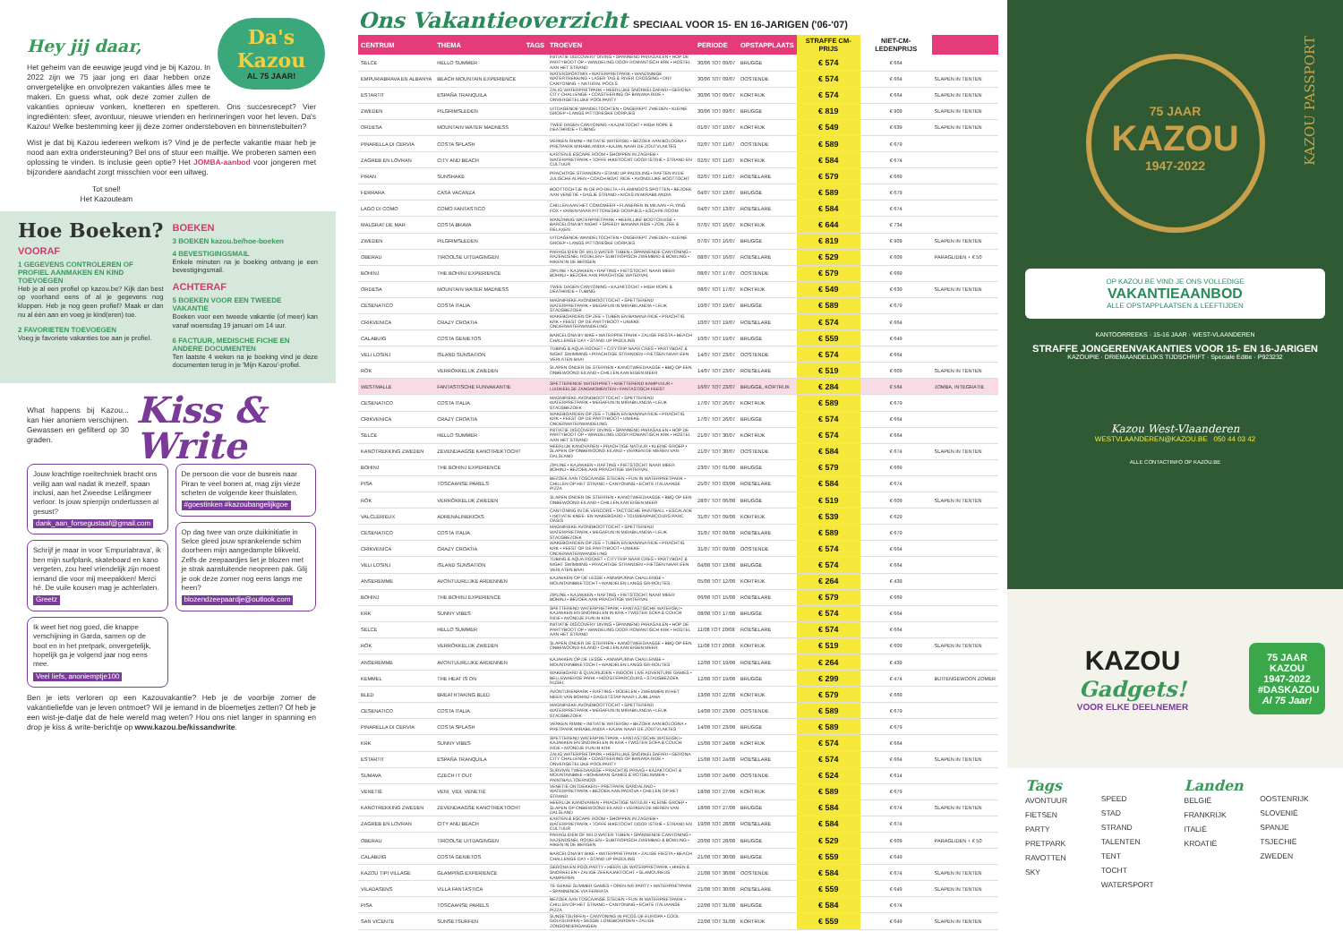Da's Kazou
AL 75 JAAR!
Hey jij daar,
Het geheim van de eeuwige jeugd vind je bij Kazou. In 2022 zijn we 75 jaar jong en daar hebben onze onvergetelijke en onvolprezen vakanties álles mee te maken. En guess what, ook deze zomer zullen de vakanties opnieuw vonken, knetteren en spetteren. Ons succesrecept? Vier ingrediënten: sfeer, avontuur, nieuwe vrienden en herinneringen voor het leven. Da's Kazou! Welke bestemming keer jij deze zomer ondersteboven en binnenstebuiten?
Wist je dat bij Kazou iedereen welkom is? Vind je de perfecte vakantie maar heb je nood aan extra ondersteuning? Bel ons of stuur een mailtje. We proberen samen een oplossing te vinden. Is inclusie geen optie? Het JOMBA-aanbod voor jongeren met bijzondere aandacht zorgt misschien voor een uitweg.
Tot snel!
Het Kazouteam
Hoe Boeken?
VOORAF
1 GEGEVENS CONTROLEREN OF PROFIEL AANMAKEN EN KIND TOEVOEGEN
Heb je al een profiel op kazou.be? Kijk dan best op voorhand eens of al je gegevens nog kloppen. Heb je nog geen profiel? Maak er dan nu al één aan en voeg je kind(eren) toe.
2 FAVORIETEN TOEVOEGEN
Voeg je favoriete vakanties toe aan je profiel.
BOEKEN
3 BOEKEN kazou.be/hoe-boeken
4 BEVESTIGINGSMAIL
Enkele minuten na je boeking ontvang je een bevestigingsmail.
ACHTERAF
5 BOEKEN VOOR EEN TWEEDE VAKANTIE
Boeken voor een tweede vakantie (of meer) kan vanaf woensdag 19 januari om 14 uur.
6 FACTUUR, MEDISCHE FICHE EN ANDERE DOCUMENTEN
Ten laatste 4 weken na je boeking vind je deze documenten terug in je 'Mijn Kazou'-profiel.
What happens bij Kazou... kan hier anoniem verschijnen. Gewassen en gefilterd op 30 graden.
Kiss & Write
Jouw krachtige roeitechniek bracht ons veilig aan wal nadat ik mezelf, spaan inclusi, aan het Zweedse Lelångmeer verloor. Is jouw spierpijn ondertussen al gesust?
dank_aan_forsegustaaf@gmail.com
Schrijf je maar in voor 'Empuriabrava', ik ben mijn surfplank, skateboard en kano vergeten, zou heel vriendelijk zijn moest iemand die voor mij meepakken! Merci hé. De vuile kousen mag je achterlaten.
Greetz
Ik weet het nog goed, die knappe verschijning in Garda, samen op de boot en in het pretpark, onvergetelijk, hopelijk ga je volgend jaar nog eens mee.
Veel liefs, anoniemptje100
De persoon die voor de busreis naar Piran te veel bonen at, mag zijn vieze scheten de volgende keer thuislaten.
#goestinken #kazoubangelijkgoe
Op dag twee van onze duikinitiatie in Selce gleed jouw sprankelende schim doorheen mijn aangedampte blikveld. Zelfs de zeepaardjes liet je blozen met je strak aansluitende neopreen pak. Glij je ook deze zomer nog eens langs me heen?
blozendzeepaardje@outlook.com
Ben je iets verloren op een Kazouvakantie? Heb je de voorbije zomer de vakantieliefde van je leven ontmoet? Wil je iemand in de bloemetjes zetten? Of heb je een wist-je-datje dat de hele wereld mag weten? Hou ons niet langer in spanning en drop je kiss & write-berichtje op www.kazou.be/kissandwrite.
Ons Vakantieoverzicht SPECIAAL VOOR 15- EN 16-JARIGEN ('06-'07)
| CENTRUM | THEMA | TAGS | TROEVEN | PERIODE | OPSTAPPLAATS | STRAFFE CM-PRIJS | NIET-CM-LEDENPRIJS | |
| --- | --- | --- | --- | --- | --- | --- | --- | --- |
| SELCE | HELLO SUMMER | | INITIATIE DISCOVERY DIVING • SPANNEND PARASAILEN • HOP DE PARTYBOOT OP • WANDELING DOOR ROMANTISCH KRK • HOSTEL AAN HET STRAND | 30/06 TOT 09/07 | BRUGGE | € 574 | € 664 | |
| EMPURIABRAVA EN ALBANYA | BEACH MOUNTAIN EXPERIENCE | | WATERSPORTMIX • WATERPRETPARK • WANZINNIGE WATERTREKKING • LASER TAG & RIVER CROSSING • DRY CANYONING + NATURAL POOLS | 30/06 TOT 09/07 | OOSTENDE | € 574 | € 664 | SLAPEN IN TENTEN |
| ESTARTIT | ESPAÑA TRANQUILA | | ZALIG WATERPRETPARK • HEERLIJKE SNORKELSAFARI • GERONA CITY CHALLENGE • COASTEERING OF BANANA RIDE • ONVERGETELIJKE POOLPARTY | 30/06 TOT 09/07 | KORTRIJK | € 574 | € 664 | SLAPEN IN TENTEN |
| ZWEDEN | PILGRIMSLEDEN | | UITDAGENDE WANDELTOCHTEN • ONGEREPT ZWEDEN • KLEINE GROEP • LANGS PITTORESKE DORPJES | 30/06 TOT 09/07 | BRUGGE | € 819 | € 909 | SLAPEN IN TENTEN |
| ORDESA | MOUNTAIN WATER MADNESS | | TWEE DAGEN CANYONING • KAJAKTOCHT • HIGH ROPE & DEATHRIDE • TUBING | 01/07 TOT 10/07 | KORTRIJK | € 549 | € 639 | SLAPEN IN TENTEN |
| PINARELLA DI CERVIA | COSTA SPLASH | | VERKEN RIMINI • INITIATIE WATERSKI • BEZOEK AAN BOLOGNA • PRETPARK MIRABILANDIA • KAJAK NAAR DE ZOUTVLAKTES | 02/07 TOT 11/07 | OOSTENDE | € 589 | € 679 | |
| ZAGREB EN LOVRAN | CITY AND BEACH | | KARTEN & ESCAPE ROOM • SHOPPEN IN ZAGREB • WATERPRETPARK • TOFFE HIKETOCHT DOOR ISTRIË • STRAND EN CULTUUR | 02/07 TOT 11/07 | KORTRIJK | € 584 | € 674 | |
| PIRAN | SUNSHAKE | | PRACHTIGE STRANDEN • STAND UP PADDLING • RAFTEN IN DE JULISCHE ALPEN • COACH BOAT RIDE • AVONDLIJKE BOOTTOCHT | 02/07 TOT 11/07 | ROESELARE | € 579 | € 669 | |
| FERRARA | CASA VACANZA | | BOOTTOCHTJE IN DE PO-DELTA • FLAMINGO'S SPOTTEN • BEZOEK AAN VENETIË • DAGJE STRAND • KICKS IN MIRABILANDIA | 04/07 TOT 13/07 | BRUGGE | € 589 | € 679 | |
| LAGO DI COMO | COMO FANTASTICO | | CHILLEN AAN HET COMOMEER • FLANEREN IN MILAAN • FLYING FOX • VAREN NAAR PITTORESKE DORPJES • ESCAPE ROOM | 04/07 TOT 13/07 | ROESELARE | € 584 | € 674 | |
| MALGRAT DE MAR | COSTA BRAVA | | WANZINNIG WATERPRETPARK • HEERLIJKE BOOTCRUISE • BARCELONA BY NIGHT • SPEEDY BANANA RIDE • ZON, ZEE & RELAXEN | 07/07 TOT 16/07 | KORTRIJK | € 644 | € 734 | |
| ZWEDEN | PILGRIMSLEDEN | | UITDAGENDE WANDELTOCHTEN • ONGEREPT ZWEDEN • KLEINE GROEP • LANGS PITTORESKE DORPJES | 07/07 TOT 16/07 | BRUGGE | € 819 | € 909 | SLAPEN IN TENTEN |
| OBERAU | TIROOLSE UITDAGINGEN | | PARAGLIDEN OF WILD WATER TUBEN • SPANNENDE CANYONING • RAZENDSNEL RODELEN • SUBTROPISCH ZWEMBAD & BOWLING • HIKEN IN DE BERGEN | 08/07 TOT 16/07 | ROESELARE | € 529 | € 609 | PARAGLIDEN + € 50 |
| BOHINJ | THE BOHINJ EXPERIENCE | | ZIPLINE • KAJAKKEN • RAFTING • FIETSTOCHT NAAR MEER BOHINJ • BEZOEK AAN PRACHTIGE WATERVAL | 08/07 TOT 17/07 | OOSTENDE | € 579 | € 669 | |
| ORDESA | MOUNTAIN WATER MADNESS | | TWEE DAGEN CANYONING • KAJAKTOCHT • HIGH ROPE & DEATHRIDE • TUBING | 08/07 TOT 17/07 | KORTRIJK | € 549 | € 639 | SLAPEN IN TENTEN |
| CESENATICO | COSTA ITALIA | | MAGNIFIEKE AVONDBOOTTOCHT • SPETTEREND WATERPRETPARK • MEGAFUN IN MIRABILANDIA • LEUK STADSBEZOEK | 10/07 TOT 19/07 | BRUGGE | € 589 | € 679 | |
| CRIKVENICA | CRAZY CROATIA | | WAKEBOARDEN OP ZEE • TUBEN EN BANANA RIDE • PRACHTIG KRK • FEEST OP DE PARTYBOOT • UNIEKE ONDERWATERWANDELING | 10/07 TOT 19/07 | ROESELARE | € 574 | € 664 | |
| CALABUIG | COSTA GENIETOS | | BARCELONA BY BIKE • WATERPRETPARK • ZALIGE FIESTA • BEACH CHALLENGE DAY • STAND UP PADDLING | 10/07 TOT 19/07 | BRUGGE | € 559 | € 649 | |
| VELI LOSINJ | ISLAND SUNSATION | | TUBING & AQUA ROCKET • CITYTRIP NAAR CRES • PARTYBOAT & NIGHT SWIMMING • PRACHTIGE STRANDEN • FIETSEN NAAR EEN VERLATEN BAAI | 14/07 TOT 23/07 | OOSTENDE | € 574 | € 664 | |
| RÖK | VERRÖKKELIJK ZWEDEN | | SLAPEN ONDER DE STERREN • KANOTWEEDAAGSE • BBQ OP EEN ONBEWOOND EILAND • CHILLEN AAN EIGEN MEER | 14/07 TOT 23/07 | ROESELARE | € 519 | € 609 | SLAPEN IN TENTEN |
| WESTMALLE | FANTASTISCHE FUNVAKANTIE | | SPETTERENDE WATERPRET • KNETTEREND KAMPVUUR • LUIDKEELSE ZANGMOMENTEN • FANTASTISCH FEEST | 16/07 TOT 23/07 | BRUGGE, KORTRIJK | € 284 | € 564 | JOMBA, INTEGRATIE |
| CESENATICO | COSTA ITALIA | | MAGNIFIEKE AVONDBOOTTOCHT • SPETTEREND WATERPRETPARK • MEGAFUN IN MIRABILANDIA • LEUK STADSBEZOEK | 17/07 TOT 26/07 | KORTRIJK | € 589 | € 679 | |
| CRIKVENICA | CRAZY CROATIA | | WAKEBOARDEN OP ZEE • TUBEN EN BANANA RIDE • PRACHTIG KRK • FEEST OP DE PARTYBOOT • UNIEKE ONDERWATERWANDELING | 17/07 TOT 26/07 | BRUGGE | € 574 | € 664 | |
| SELCE | HELLO SUMMER | | INITIATIE DISCOVERY DIVING • SPANNEND PARASAILEN • HOP DE PARTYBOOT OP • WANDELING DOOR ROMANTISCH KRK • HOSTEL AAN HET STRAND | 21/07 TOT 30/07 | KORTRIJK | € 574 | € 664 | |
| KANOTREKKING ZWEDEN | ZEVENDAAGSE KANOTREKTOCHT | | HEERLIJK KANOVAREN • PRACHTIGE NATUUR • KLEINE GROEP • SLAPEN OP ONBEWOOND EILAND • VERKEN DE MEREN VAN DALSLAND | 21/07 TOT 30/07 | OOSTENDE | € 584 | € 674 | SLAPEN IN TENTEN |
| BOHINJ | THE BOHINJ EXPERIENCE | | ZIPLINE • KAJAKKEN • RAFTING • FIETSTOCHT NAAR MEER BOHINJ • BEZOEK AAN PRACHTIGE WATERVAL | 23/07 TOT 01/08 | BRUGGE | € 579 | € 669 | |
| PISA | TOSCAANSE PARELS | | BEZOEK AAN TOSCAANSE STEDEN • FUN IN WATERPRETPARK • CHILLEN OP HET STRAND • CANYONING • ECHTE ITALIAANSE PIZZA | 25/07 TOT 03/08 | ROESELARE | € 584 | € 674 | |
| RÖK | VERRÖKKELIJK ZWEDEN | | SLAPEN ONDER DE STERREN • KANOTWEEDAAGSE • BBQ OP EEN ONBEWOOND EILAND • CHILLEN AAN EIGEN MEER | 28/07 TOT 06/08 | BRUGGE | € 519 | € 609 | SLAPEN IN TENTEN |
| VALCLÉRIEUX | ADRENALINEKICKS | | CANYONING IN DE VERCORS • TACTISCHE PAINTBALL • ESCALADE • INITIATIE KNEE- EN WAKEBOARD • TOUWENPARCOURS PARC OASIS | 31/07 TOT 09/08 | KORTRIJK | € 539 | € 629 | |
| CESENATICO | COSTA ITALIA | | MAGNIFIEKE AVONDBOOTTOCHT • SPETTEREND WATERPRETPARK • MEGAFUN IN MIRABILANDIA • LEUK STADSBEZOEK | 31/07 TOT 09/08 | ROESELARE | € 589 | € 679 | |
| CRIKVENICA | CRAZY CROATIA | | WAKEBOARDEN OP ZEE • TUBEN EN BANANA RIDE • PRACHTIG KRK • FEEST OP DE PARTYBOOT • UNIEKE ONDERWATERWANDELING | 31/07 TOT 09/08 | OOSTENDE | € 574 | € 664 | |
| VELI LOSINJ | ISLAND SUNSATION | | TUBING & AQUA ROCKET • CITYTRIP NAAR CRES • PARTYBOAT & NIGHT SWIMMING • PRACHTIGE STRANDEN • FIETSEN NAAR EEN VERLATEN BAAI | 04/08 TOT 13/08 | BRUGGE | € 574 | € 664 | |
| ANSEREMME | AVONTUURLIJKE ARDENNEN | | KAJAKKEN OP DE LESSE • ANNAPURNA CHALLENGE • MOUNTAINBIKETOCHT • WANDELEN LANGS GR-ROUTES | 05/08 TOT 12/08 | KORTRIJK | € 264 | € 439 | |
| BOHINJ | THE BOHINJ EXPERIENCE | | ZIPLINE • KAJAKKEN • RAFTING • FIETSTOCHT NAAR MEER BOHINJ • BEZOEK AAN PRACHTIGE WATERVAL | 06/08 TOT 15/08 | ROESELARE | € 579 | € 669 | |
| KRK | SUNNY VIBES | | SPETTEREND WATERPRETPARK • FANTASTISCHE WATERSKI • KAJAKKEN EN SNORKELEN IN KRK • TWISTER SOFA & COUCH RIDE • AVONDJE FUN IN KRK | 08/08 TOT 17/08 | BRUGGE | € 574 | € 664 | |
| SELCE | HELLO SUMMER | | INITIATIE DISCOVERY DIVING • SPANNEND PARASAILEN • HOP DE PARTYBOOT OP • WANDELING DOOR ROMANTISCH KRK • HOSTEL AAN HET STRAND | 11/08 TOT 20/08 | ROESELARE | € 574 | € 664 | |
| RÖK | VERRÖKKELIJK ZWEDEN | | SLAPEN ONDER DE STERREN • KANOTWEEDAAGSE • BBQ OP EEN ONBEWOOND EILAND • CHILLEN AAN EIGEN MEER | 11/08 TOT 20/08 | KORTRIJK | € 519 | € 609 | SLAPEN IN TENTEN |
| ANSEREMME | AVONTUURLIJKE ARDENNEN | | KAJAKKEN OP DE LESSE • ANNAPURNA CHALLENGE • MOUNTAINBIKETOCHT • WANDELEN LANGS GR-ROUTES | 12/08 TOT 19/08 | ROESELARE | € 264 | € 439 | |
| KEMMEL | THE HEAT IS ON | | WAKEBOARD & QUADRIJDEN • INDOOR LIVE ADVENTURE GAMES • BELLEWAERDE PARK • HOOGTEPARCOURS • STADSBEZOEK RIJSEL | 12/08 TOT 19/08 | BRUGGE | € 299 | € 474 | BUITENGEWOON ZOMER |
| BLED | BREATHTAKING BLED | | AVONTURENPARK • RAFTING • RODELEN • ZWEMMEN IN HET MEER VAN BOHINJ • DAGUITSTAP NAAR LJUBLJANA | 13/08 TOT 22/08 | KORTRIJK | € 579 | € 669 | |
| CESENATICO | COSTA ITALIA | | MAGNIFIEKE AVONDBOOTTOCHT • SPETTEREND WATERPRETPARK • MEGAFUN IN MIRABILANDIA • LEUK STADSBEZOEK | 14/08 TOT 23/08 | OOSTENDE | € 589 | € 679 | |
| PINARELLA DI CERVIA | COSTA SPLASH | | VERKEN RIMINI • INITIATIE WATERSKI • BEZOEK AAN BOLOGNA • PRETPARK MIRABILANDIA • KAJAK NAAR DE ZOUTVLAKTES | 14/08 TOT 23/08 | BRUGGE | € 589 | € 679 | |
| KRK | SUNNY VIBES | | SPETTEREND WATERPRETPARK • FANTASTISCHE WATERSKI • KAJAKKEN EN SNORKELEN IN KRK • TWISTER SOFA & COUCH RIDE • AVONDJE FUN IN KRK | 15/08 TOT 24/08 | KORTRIJK | € 574 | € 664 | |
| ESTARTIT | ESPAÑA TRANQUILA | | ZALIG WATERPRETPARK • HEERLIJKE SNORKELSAFARI • GERONA CITY CHALLENGE • COASTEERING OF BANANA RIDE • ONVERGETELIJKE POOLPARTY | 15/08 TOT 24/08 | ROESELARE | € 574 | € 664 | SLAPEN IN TENTEN |
| SUMAVA | CZECH IT OUT | | SURVIVALTWEEDAAGSE • PRACHTIG PRAAG • KAJAKTOCHT & MOUNTAINBIKE • BOHEMIAN GAMES & ROTSKLIMMEN • PAINTBALLTOERNOOI | 15/08 TOT 24/08 | OOSTENDE | € 524 | € 614 | |
| VENETIË | VENI, VIDI, VENETIË | | VENETIË ONTDEKKEN • PRETPARK GARDALAND • WATERPRETPARK • BEZOEK AAN PADOVA • CHILLEN OP HET STRAND | 18/08 TOT 27/08 | KORTRIJK | € 589 | € 679 | |
| KANOTREKKING ZWEDEN | ZEVENDAAGSE KANOTREKTOCHT | | HEERLIJK KANOVAREN • PRACHTIGE NATUUR • KLEINE GROEP • SLAPEN OP ONBEWOOND EILAND • VERKEN DE MEREN VAN DALSLAND | 18/08 TOT 27/08 | BRUGGE | € 584 | € 674 | SLAPEN IN TENTEN |
| ZAGREB EN LOVRAN | CITY AND BEACH | | KARTEN & ESCAPE ROOM • SHOPPEN IN ZAGREB • WATERPRETPARK • TOFFE HIKETOCHT DOOR ISTRIË • STRAND EN CULTUUR | 19/08 TOT 28/08 | ROESELARE | € 584 | € 674 | |
| OBERAU | TIROOLSE UITDAGINGEN | | PARAGLIDEN OF WILD WATER TUBEN • SPANNENDE CANYONING • RAZENDSNEL RODELEN • SUBTROPISCH ZWEMBAD & BOWLING • HIKEN IN DE BERGEN | 20/08 TOT 28/08 | BRUGGE | € 529 | € 609 | PARAGLIDEN + € 50 |
| CALABUIG | COSTA GENIETOS | | BARCELONA BY BIKE • WATERPRETPARK • ZALIGE FIESTA • BEACH CHALLENGE DAY • STAND UP PADDLING | 21/08 TOT 30/08 | BRUGGE | € 559 | € 649 | |
| KAZOU TIPI VILLAGE | GLAMPING EXPERIENCE | | GERONA EN POOLPARTY • HEERLIJK WATERPRETPARK • HIKEN & SNORKELEN • ZALIGE ZEEKAJAKTOCHT • GLAMOUREUS KAMPEREN | 21/08 TOT 30/08 | OOSTENDE | € 584 | € 674 | SLAPEN IN TENTEN |
| VILADASENS | VILLA FANTÁSTICA | | TE GEKKE SUMMER GAMES • OPEN AIR PARTY • WATERPRETPARK • SPANNENDE VIA FERRATA | 21/08 TOT 30/08 | ROESELARE | € 559 | € 649 | SLAPEN IN TENTEN |
| PISA | TOSCAANSE PARELS | | BEZOEK AAN TOSCAANSE STEDEN • FUN IN WATERPRETPARK • CHILLEN OP HET STRAND • CANYONING • ECHTE ITALIAANSE PIZZA | 22/08 TOT 31/08 | BRUGGE | € 584 | € 674 | |
| SAN VICENTE | SUNSETSURFEN | | SUNSETSURFEN • CANYONING IN PICOS DE EUROPA • COOL GOLFSURFEN • SESSIE LONGBOARDEN • ZALIGE ZONSONDERGANGEN | 22/08 TOT 31/08 | KORTRIJK | € 559 | € 649 | SLAPEN IN TENTEN |
KAZOU PASSPORT
75 JAAR
KAZOU
1947-2022
OP KAZOU.BE VIND JE ONS VOLLEDIGE
VAKANTIEAANBOD
ALLE OPSTAPPLAATSEN & LEEFTIJDEN
KANTOORREEKS · 15-16 JAAR · WEST-VLAANDEREN
STRAFFE JONGERENVAKANTIES VOOR 15- EN 16-JARIGEN
KAZOUPIE · DRIEMAANDELIJKS TIJDSCHRIFT · Speciale Editie · P923232
Kazou West-Vlaanderen
WESTVLAANDEREN@KAZOU.BE 050 44 03 42
ALLE CONTACTINFO OP KAZOU.BE
KAZOU
Gadgets!
VOOR ELKE DEELNEMER
75 JAAR KAZOU 1947-2022
#DASKAZOU
Al 75 Jaar!
Tags
AVONTUUR
FIETSEN
PARTY
PRETPARK
RAVOTTEN
SKY
SPEED
STAD
STRAND
TALENTEN
TENT
TOCHT
WATERSPORT
Landen
BELGIË
FRANKRIJK
ITALIË
KROATIË
OOSTENRIJK
SLOVENIË
SPANJE
TSJECHIË
ZWEDEN